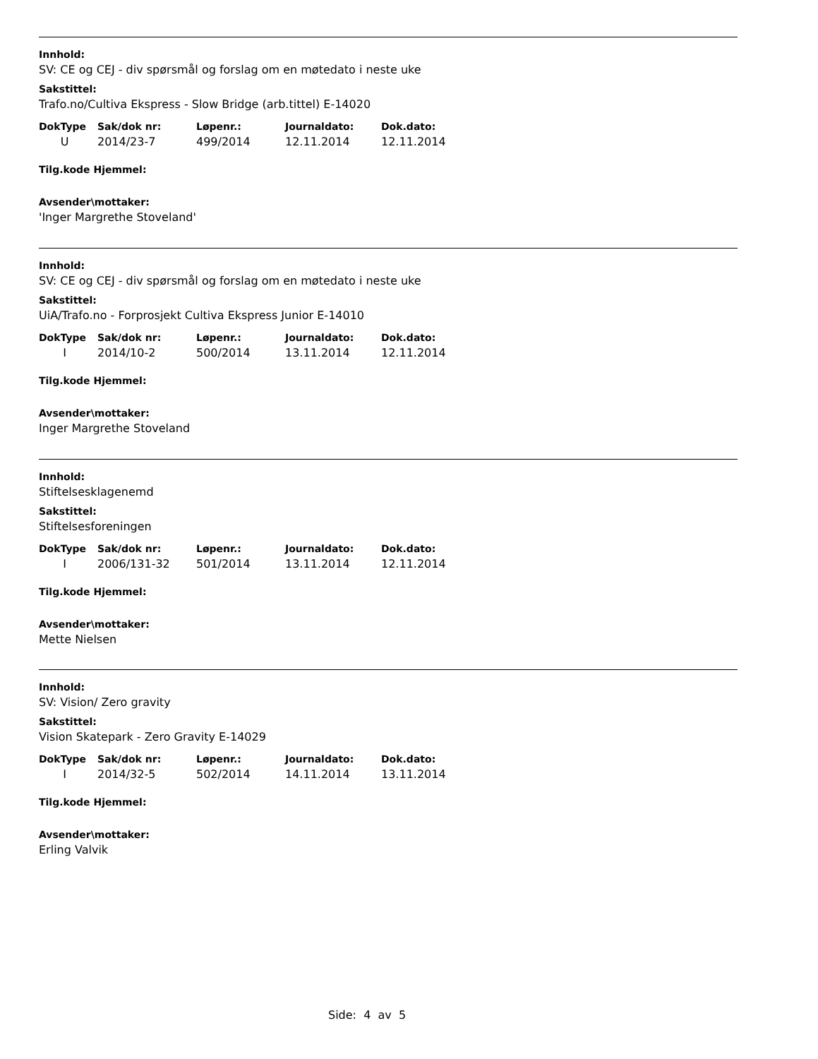Innhold:
SV: CE og CEJ - div spørsmål og forslag om en møtedato i neste uke
Sakstittel:
Trafo.no/Cultiva Ekspress - Slow Bridge (arb.tittel) E-14020
| DokType | Sak/dok nr: | Løpenr.: | Journaldato: | Dok.dato: |
| --- | --- | --- | --- | --- |
| U | 2014/23-7 | 499/2014 | 12.11.2014 | 12.11.2014 |
Tilg.kode Hjemmel:
Avsender\mottaker:
'Inger Margrethe Stoveland'
Innhold:
SV: CE og CEJ - div spørsmål og forslag om en møtedato i neste uke
Sakstittel:
UiA/Trafo.no - Forprosjekt Cultiva Ekspress Junior E-14010
| DokType | Sak/dok nr: | Løpenr.: | Journaldato: | Dok.dato: |
| --- | --- | --- | --- | --- |
| I | 2014/10-2 | 500/2014 | 13.11.2014 | 12.11.2014 |
Tilg.kode Hjemmel:
Avsender\mottaker:
Inger Margrethe Stoveland
Innhold:
Stiftelsesklagenemd
Sakstittel:
Stiftelsesforeningen
| DokType | Sak/dok nr: | Løpenr.: | Journaldato: | Dok.dato: |
| --- | --- | --- | --- | --- |
| I | 2006/131-32 | 501/2014 | 13.11.2014 | 12.11.2014 |
Tilg.kode Hjemmel:
Avsender\mottaker:
Mette Nielsen
Innhold:
SV: Vision/ Zero gravity
Sakstittel:
Vision Skatepark - Zero Gravity E-14029
| DokType | Sak/dok nr: | Løpenr.: | Journaldato: | Dok.dato: |
| --- | --- | --- | --- | --- |
| I | 2014/32-5 | 502/2014 | 14.11.2014 | 13.11.2014 |
Tilg.kode Hjemmel:
Avsender\mottaker:
Erling Valvik
Side: 4 av 5